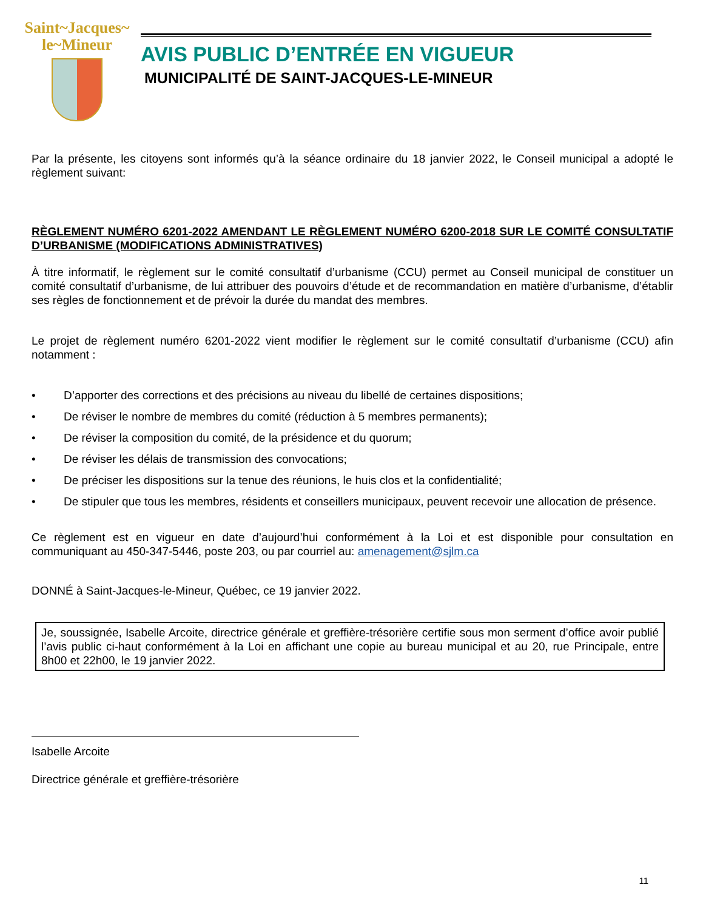Saint~Jacques~
le~Mineur
AVIS PUBLIC D’ENTRÉE EN VIGUEUR
MUNICIPALITÉ DE SAINT-JACQUES-LE-MINEUR
Par la présente, les citoyens sont informés qu’à la séance ordinaire du 18 janvier 2022, le Conseil municipal a adopté le règlement suivant:
RÈGLEMENT NUMÉRO 6201-2022 AMENDANT LE RÈGLEMENT NUMÉRO 6200-2018 SUR LE COMITÉ CONSULTATIF D’URBANISME (MODIFICATIONS ADMINISTRATIVES)
À titre informatif, le règlement sur le comité consultatif d’urbanisme (CCU) permet au Conseil municipal de constituer un comité consultatif d’urbanisme, de lui attribuer des pouvoirs d’étude et de recommandation en matière d’urbanisme, d’établir ses règles de fonctionnement et de prévoir la durée du mandat des membres.
Le projet de règlement numéro 6201-2022 vient modifier le règlement sur le comité consultatif d’urbanisme (CCU) afin notamment :
• D’apporter des corrections et des précisions au niveau du libellé de certaines dispositions;
• De réviser le nombre de membres du comité (réduction à 5 membres permanents);
• De réviser la composition du comité, de la présidence et du quorum;
• De réviser les délais de transmission des convocations;
• De préciser les dispositions sur la tenue des réunions, le huis clos et la confidentialité;
• De stipuler que tous les membres, résidents et conseillers municipaux, peuvent recevoir une allocation de présence.
Ce règlement est en vigueur en date d’aujourd’hui conformément à la Loi et est disponible pour consultation en communiquant au 450-347-5446, poste 203, ou par courriel au: amenagement@sjlm.ca
DONNÉ à Saint-Jacques-le-Mineur, Québec, ce 19 janvier 2022.
Je, soussignée, Isabelle Arcoite, directrice générale et greffière-trésorière certifie sous mon serment d’office avoir publié l’avis public ci-haut conformément à la Loi en affichant une copie au bureau municipal et au 20, rue Principale, entre 8h00 et 22h00, le 19 janvier 2022.
Isabelle Arcoite
Directrice générale et greffière-trésorière
11